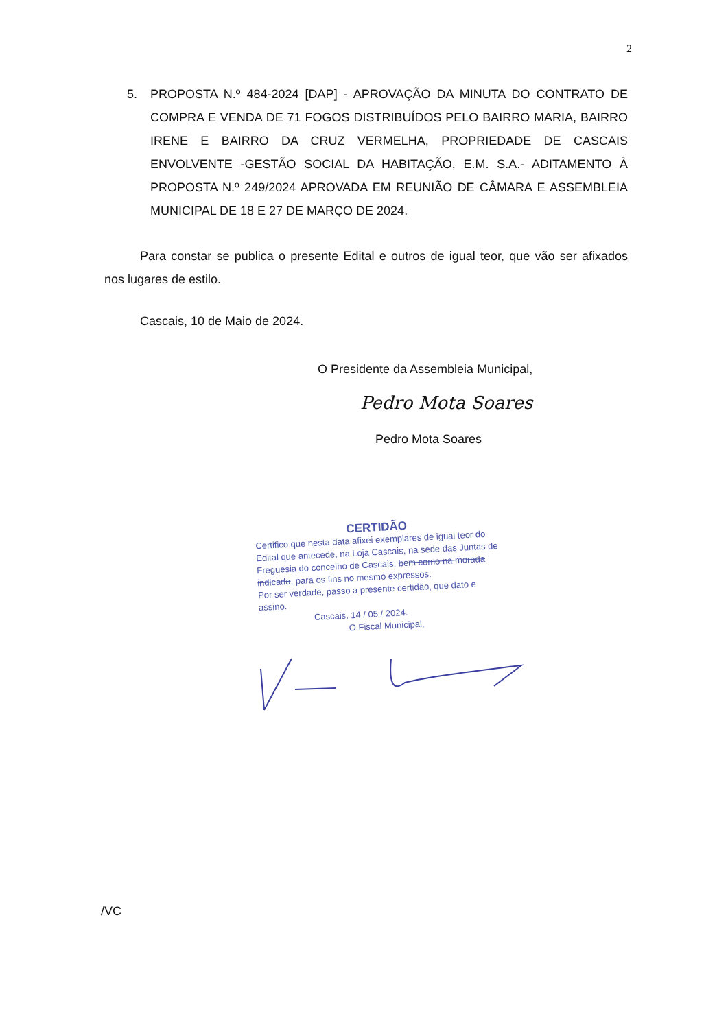2
5. PROPOSTA N.º 484-2024 [DAP] - APROVAÇÃO DA MINUTA DO CONTRATO DE COMPRA E VENDA DE 71 FOGOS DISTRIBUÍDOS PELO BAIRRO MARIA, BAIRRO IRENE E BAIRRO DA CRUZ VERMELHA, PROPRIEDADE DE CASCAIS ENVOLVENTE -GESTÃO SOCIAL DA HABITAÇÃO, E.M. S.A.- ADITAMENTO À PROPOSTA N.º 249/2024 APROVADA EM REUNIÃO DE CÂMARA E ASSEMBLEIA MUNICIPAL DE 18 E 27 DE MARÇO DE 2024.
Para constar se publica o presente Edital e outros de igual teor, que vão ser afixados nos lugares de estilo.
Cascais, 10 de Maio de 2024.
O Presidente da Assembleia Municipal,
Pedro Mota Soares
Pedro Mota Soares
CERTIDÃO
Certifico que nesta data afixei exemplares de igual teor do Edital que antecede, na Loja Cascais, na sede das Juntas de Freguesia do concelho de Cascais, bem como na morada indicada, para os fins no mesmo expressos.
Por ser verdade, passo a presente certidão, que dato e assino.
Cascais, 14 / 05 / 2024.
O Fiscal Municipal,
/VC